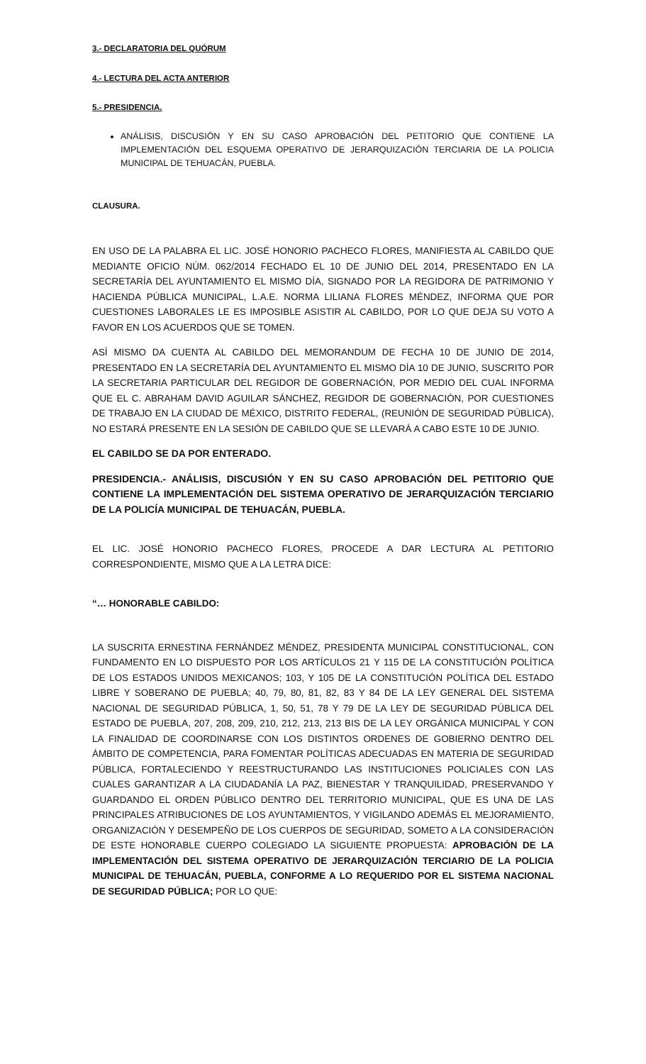3.- DECLARATORIA DEL QUÓRUM
4.- LECTURA DEL ACTA ANTERIOR
5.- PRESIDENCIA.
ANÁLISIS, DISCUSIÓN Y EN SU CASO APROBACIÓN DEL PETITORIO QUE CONTIENE LA IMPLEMENTACIÓN DEL ESQUEMA OPERATIVO DE JERARQUIZACIÓN TERCIARIA DE LA POLICIA MUNICIPAL DE TEHUACÁN, PUEBLA.
CLAUSURA.
EN USO DE LA PALABRA EL LIC. JOSÉ HONORIO PACHECO FLORES, MANIFIESTA AL CABILDO QUE MEDIANTE OFICIO NÚM. 062/2014 FECHADO EL 10 DE JUNIO DEL 2014, PRESENTADO EN LA SECRETARÍA DEL AYUNTAMIENTO EL MISMO DÍA, SIGNADO POR LA REGIDORA DE PATRIMONIO Y HACIENDA PÚBLICA MUNICIPAL, L.A.E. NORMA LILIANA FLORES MÉNDEZ, INFORMA QUE POR CUESTIONES LABORALES LE ES IMPOSIBLE ASISTIR AL CABILDO, POR LO QUE DEJA SU VOTO A FAVOR EN LOS ACUERDOS QUE SE TOMEN.
ASÍ MISMO DA CUENTA AL CABILDO DEL MEMORANDUM DE FECHA 10 DE JUNIO DE 2014, PRESENTADO EN LA SECRETARÍA DEL AYUNTAMIENTO EL MISMO DÍA 10 DE JUNIO, SUSCRITO POR LA SECRETARIA PARTICULAR DEL REGIDOR DE GOBERNACIÓN, POR MEDIO DEL CUAL INFORMA QUE EL C. ABRAHAM DAVID AGUILAR SÁNCHEZ, REGIDOR DE GOBERNACIÓN, POR CUESTIONES DE TRABAJO EN LA CIUDAD DE MÉXICO, DISTRITO FEDERAL, (REUNIÓN DE SEGURIDAD PÚBLICA), NO ESTARÁ PRESENTE EN LA SESIÓN DE CABILDO QUE SE LLEVARÁ A CABO ESTE 10 DE JUNIO.
EL CABILDO SE DA POR ENTERADO.
PRESIDENCIA.- ANÁLISIS, DISCUSIÓN Y EN SU CASO APROBACIÓN DEL PETITORIO QUE CONTIENE LA IMPLEMENTACIÓN DEL SISTEMA OPERATIVO DE JERARQUIZACIÓN TERCIARIO DE LA POLICÍA MUNICIPAL DE TEHUACÁN, PUEBLA.
EL LIC. JOSÉ HONORIO PACHECO FLORES, PROCEDE A DAR LECTURA AL PETITORIO CORRESPONDIENTE, MISMO QUE A LA LETRA DICE:
“… HONORABLE CABILDO:
LA SUSCRITA ERNESTINA FERNÁNDEZ MÉNDEZ, PRESIDENTA MUNICIPAL CONSTITUCIONAL, CON FUNDAMENTO EN LO DISPUESTO POR LOS ARTÍCULOS 21 Y 115 DE LA CONSTITUCIÓN POLÍTICA DE LOS ESTADOS UNIDOS MEXICANOS; 103, Y 105 DE LA CONSTITUCIÓN POLÍTICA DEL ESTADO LIBRE Y SOBERANO DE PUEBLA; 40, 79, 80, 81, 82, 83 Y 84 DE LA LEY GENERAL DEL SISTEMA NACIONAL DE SEGURIDAD PÚBLICA, 1, 50, 51, 78 Y 79 DE LA LEY DE SEGURIDAD PÚBLICA DEL ESTADO DE PUEBLA, 207, 208, 209, 210, 212, 213, 213 BIS DE LA LEY ORGÁNICA MUNICIPAL Y CON LA FINALIDAD DE COORDINARSE CON LOS DISTINTOS ORDENES DE GOBIERNO DENTRO DEL ÁMBITO DE COMPETENCIA, PARA FOMENTAR POLÍTICAS ADECUADAS EN MATERIA DE SEGURIDAD PÚBLICA, FORTALECIENDO Y REESTRUCTURANDO LAS INSTITUCIONES POLICIALES CON LAS CUALES GARANTIZAR A LA CIUDADANÍA LA PAZ, BIENESTAR Y TRANQUILIDAD, PRESERVANDO Y GUARDANDO EL ORDEN PÚBLICO DENTRO DEL TERRITORIO MUNICIPAL, QUE ES UNA DE LAS PRINCIPALES ATRIBUCIONES DE LOS AYUNTAMIENTOS, Y VIGILANDO ADEMÁS EL MEJORAMIENTO, ORGANIZACIÓN Y DESEMPEÑO DE LOS CUERPOS DE SEGURIDAD, SOMETO A LA CONSIDERACIÓN DE ESTE HONORABLE CUERPO COLEGIADO LA SIGUIENTE PROPUESTA: APROBACIÓN DE LA IMPLEMENTACIÓN DEL SISTEMA OPERATIVO DE JERARQUIZACIÓN TERCIARIO DE LA POLICIA MUNICIPAL DE TEHUACÁN, PUEBLA, CONFORME A LO REQUERIDO POR EL SISTEMA NACIONAL DE SEGURIDAD PÚBLICA; POR LO QUE: